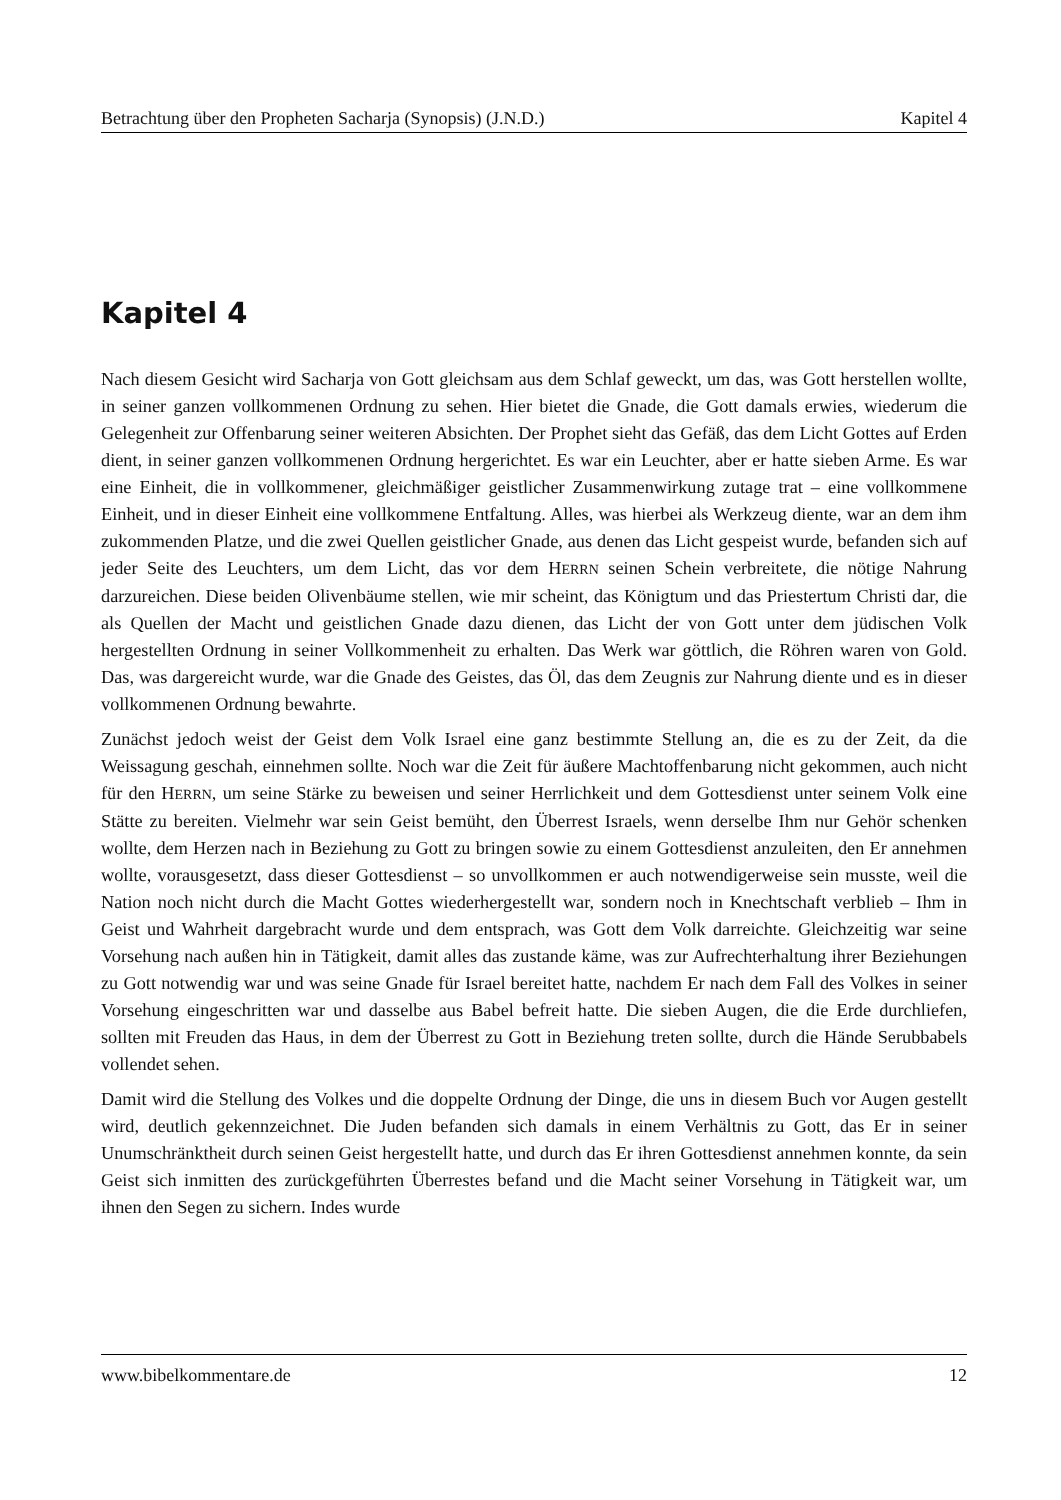Betrachtung über den Propheten Sacharja (Synopsis) (J.N.D.) Kapitel 4
Kapitel 4
Nach diesem Gesicht wird Sacharja von Gott gleichsam aus dem Schlaf geweckt, um das, was Gott herstellen wollte, in seiner ganzen vollkommenen Ordnung zu sehen. Hier bietet die Gnade, die Gott damals erwies, wiederum die Gelegenheit zur Offenbarung seiner weiteren Absichten. Der Prophet sieht das Gefäß, das dem Licht Gottes auf Erden dient, in seiner ganzen vollkommenen Ordnung hergerichtet. Es war ein Leuchter, aber er hatte sieben Arme. Es war eine Einheit, die in vollkommener, gleichmäßiger geistlicher Zusammenwirkung zutage trat – eine vollkommene Einheit, und in dieser Einheit eine vollkommene Entfaltung. Alles, was hierbei als Werkzeug diente, war an dem ihm zukommenden Platze, und die zwei Quellen geistlicher Gnade, aus denen das Licht gespeist wurde, befanden sich auf jeder Seite des Leuchters, um dem Licht, das vor dem HERRN seinen Schein verbreitete, die nötige Nahrung darzureichen. Diese beiden Olivenbäume stellen, wie mir scheint, das Königtum und das Priestertum Christi dar, die als Quellen der Macht und geistlichen Gnade dazu dienen, das Licht der von Gott unter dem jüdischen Volk hergestellten Ordnung in seiner Vollkommenheit zu erhalten. Das Werk war göttlich, die Röhren waren von Gold. Das, was dargereicht wurde, war die Gnade des Geistes, das Öl, das dem Zeugnis zur Nahrung diente und es in dieser vollkommenen Ordnung bewahrte.
Zunächst jedoch weist der Geist dem Volk Israel eine ganz bestimmte Stellung an, die es zu der Zeit, da die Weissagung geschah, einnehmen sollte. Noch war die Zeit für äußere Machtoffenbarung nicht gekommen, auch nicht für den HERRN, um seine Stärke zu beweisen und seiner Herrlichkeit und dem Gottesdienst unter seinem Volk eine Stätte zu bereiten. Vielmehr war sein Geist bemüht, den Überrest Israels, wenn derselbe Ihm nur Gehör schenken wollte, dem Herzen nach in Beziehung zu Gott zu bringen sowie zu einem Gottesdienst anzuleiten, den Er annehmen wollte, vorausgesetzt, dass dieser Gottesdienst – so unvollkommen er auch notwendigerweise sein musste, weil die Nation noch nicht durch die Macht Gottes wiederhergestellt war, sondern noch in Knechtschaft verblieb – Ihm in Geist und Wahrheit dargebracht wurde und dem entsprach, was Gott dem Volk darreichte. Gleichzeitig war seine Vorsehung nach außen hin in Tätigkeit, damit alles das zustande käme, was zur Aufrechterhaltung ihrer Beziehungen zu Gott notwendig war und was seine Gnade für Israel bereitet hatte, nachdem Er nach dem Fall des Volkes in seiner Vorsehung eingeschritten war und dasselbe aus Babel befreit hatte. Die sieben Augen, die die Erde durchliefen, sollten mit Freuden das Haus, in dem der Überrest zu Gott in Beziehung treten sollte, durch die Hände Serubbabels vollendet sehen.
Damit wird die Stellung des Volkes und die doppelte Ordnung der Dinge, die uns in diesem Buch vor Augen gestellt wird, deutlich gekennzeichnet. Die Juden befanden sich damals in einem Verhältnis zu Gott, das Er in seiner Unumschränktheit durch seinen Geist hergestellt hatte, und durch das Er ihren Gottesdienst annehmen konnte, da sein Geist sich inmitten des zurückgeführten Überrestes befand und die Macht seiner Vorsehung in Tätigkeit war, um ihnen den Segen zu sichern. Indes wurde
www.bibelkommentare.de 12